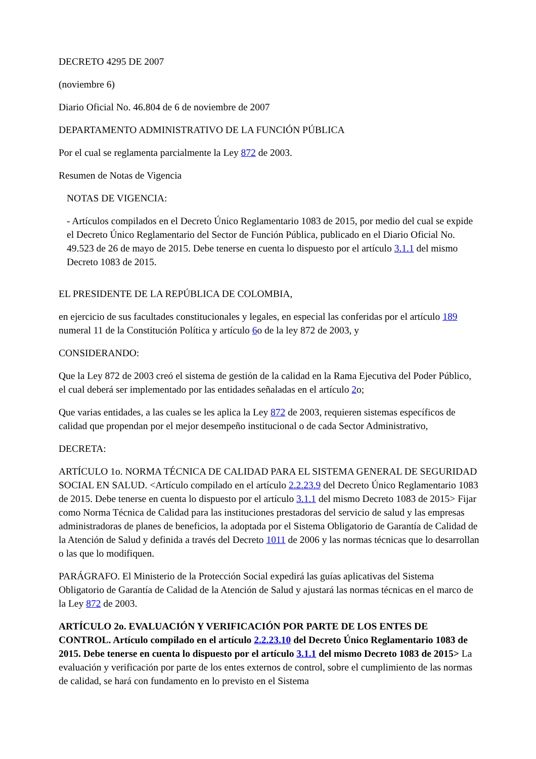DECRETO 4295 DE 2007
(noviembre 6)
Diario Oficial No. 46.804 de 6 de noviembre de 2007
DEPARTAMENTO ADMINISTRATIVO DE LA FUNCIÓN PÚBLICA
Por el cual se reglamenta parcialmente la Ley 872 de 2003.
Resumen de Notas de Vigencia
NOTAS DE VIGENCIA:
- Artículos compilados en el Decreto Único Reglamentario 1083 de 2015, por medio del cual se expide el Decreto Único Reglamentario del Sector de Función Pública, publicado en el Diario Oficial No. 49.523 de 26 de mayo de 2015. Debe tenerse en cuenta lo dispuesto por el artículo 3.1.1 del mismo Decreto 1083 de 2015.
EL PRESIDENTE DE LA REPÚBLICA DE COLOMBIA,
en ejercicio de sus facultades constitucionales y legales, en especial las conferidas por el artículo 189 numeral 11 de la Constitución Política y artículo 6o de la ley 872 de 2003, y
CONSIDERANDO:
Que la Ley 872 de 2003 creó el sistema de gestión de la calidad en la Rama Ejecutiva del Poder Público, el cual deberá ser implementado por las entidades señaladas en el artículo 2o;
Que varias entidades, a las cuales se les aplica la Ley 872 de 2003, requieren sistemas específicos de calidad que propendan por el mejor desempeño institucional o de cada Sector Administrativo,
DECRETA:
ARTÍCULO 1o. NORMA TÉCNICA DE CALIDAD PARA EL SISTEMA GENERAL DE SEGURIDAD SOCIAL EN SALUD. <Artículo compilado en el artículo 2.2.23.9 del Decreto Único Reglamentario 1083 de 2015. Debe tenerse en cuenta lo dispuesto por el artículo 3.1.1 del mismo Decreto 1083 de 2015> Fijar como Norma Técnica de Calidad para las instituciones prestadoras del servicio de salud y las empresas administradoras de planes de beneficios, la adoptada por el Sistema Obligatorio de Garantía de Calidad de la Atención de Salud y definida a través del Decreto 1011 de 2006 y las normas técnicas que lo desarrollan o las que lo modifiquen.
PARÁGRAFO. El Ministerio de la Protección Social expedirá las guías aplicativas del Sistema Obligatorio de Garantía de Calidad de la Atención de Salud y ajustará las normas técnicas en el marco de la Ley 872 de 2003.
ARTÍCULO 2o. EVALUACIÓN Y VERIFICACIÓN POR PARTE DE LOS ENTES DE CONTROL. Artículo compilado en el artículo 2.2.23.10 del Decreto Único Reglamentario 1083 de 2015. Debe tenerse en cuenta lo dispuesto por el artículo 3.1.1 del mismo Decreto 1083 de 2015> La evaluación y verificación por parte de los entes externos de control, sobre el cumplimiento de las normas de calidad, se hará con fundamento en lo previsto en el Sistema